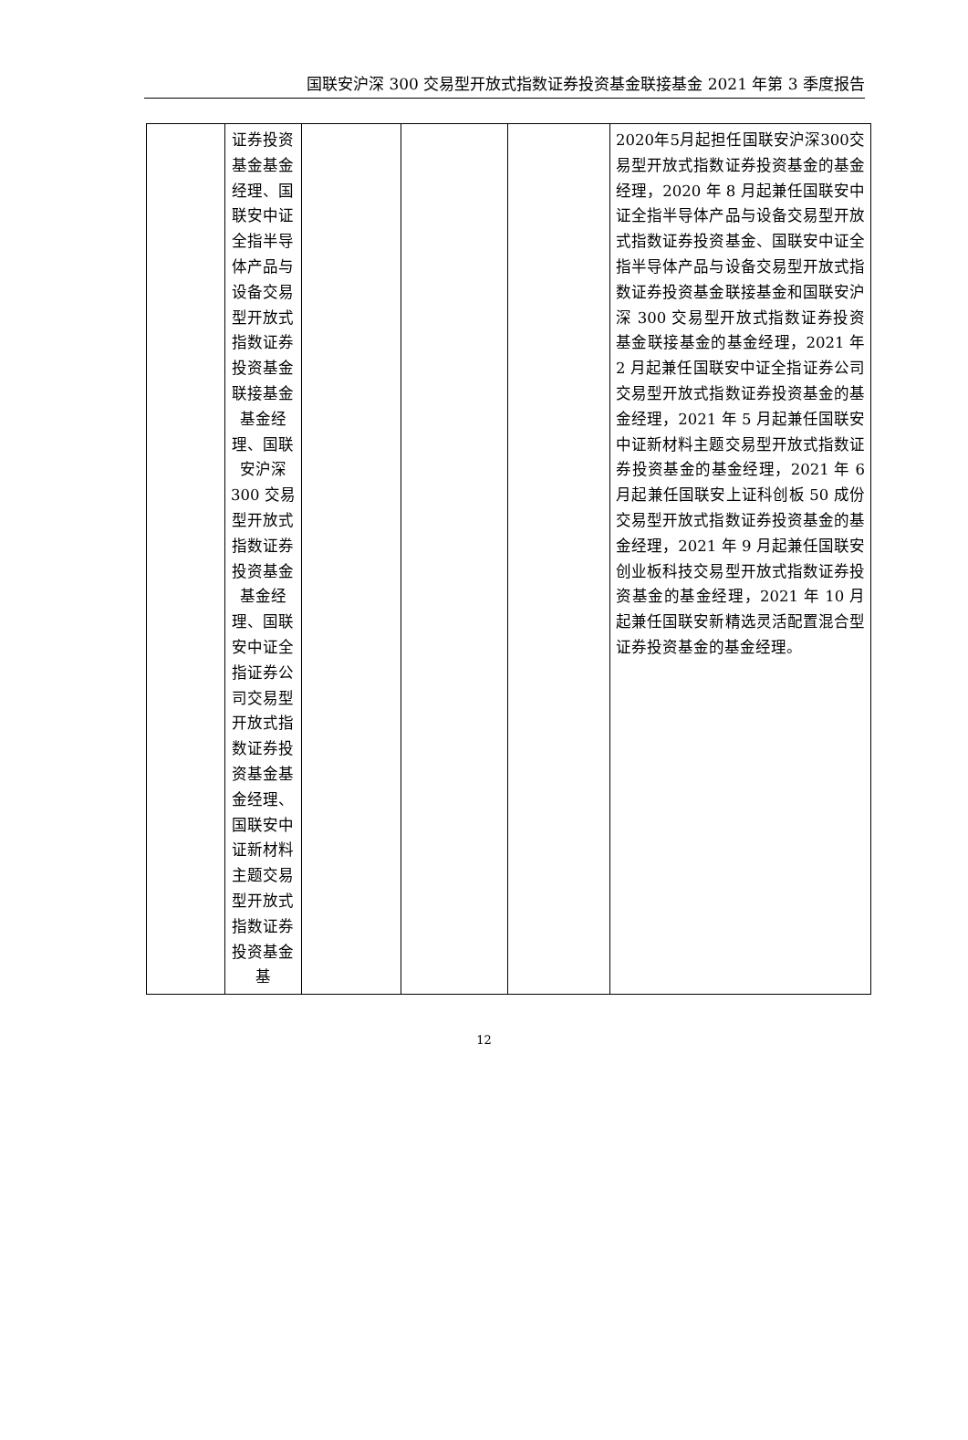国联安沪深 300 交易型开放式指数证券投资基金联接基金 2021 年第 3 季度报告
| | 证券投资基金基金经理、国联安中证全指半导体产品与设备交易型开放式指数证券投资基金联接基金基金经理、国联安沪深 300 交易型开放式指数证券投资基金基金经理、国联安中证全指证券公司交易型开放式指数证券投资基金基金经理、国联安中证新材料主题交易型开放式指数证券投资基金基 | | | | 2020年5月起担任国联安沪深300交易型开放式指数证券投资基金的基金经理，2020 年 8 月起兼任国联安中证全指半导体产品与设备交易型开放式指数证券投资基金、国联安中证全指半导体产品与设备交易型开放式指数证券投资基金联接基金和国联安沪深 300 交易型开放式指数证券投资基金联接基金的基金经理，2021 年 2 月起兼任国联安中证全指证券公司交易型开放式指数证券投资基金的基金经理，2021 年 5 月起兼任国联安中证新材料主题交易型开放式指数证券投资基金的基金经理，2021 年 6 月起兼任国联安上证科创板 50 成份交易型开放式指数证券投资基金的基金经理，2021 年 9 月起兼任国联安创业板科技交易型开放式指数证券投资基金的基金经理，2021 年 10 月起兼任国联安新精选灵活配置混合型证券投资基金的基金经理。 |
12